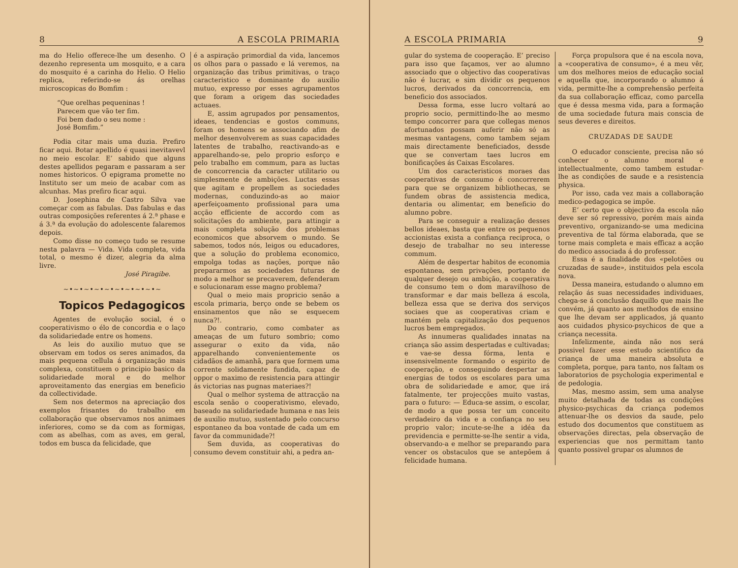8 A ESCOLA PRIMARIA
ma do Helio offerece-lhe um desenho. O dezenho representa um mosquito, e a cara do mosquito é a carinha do Helio. O Helio replica, referindo-se ás orelhas microscopicas do Bomfim :
“Que orelhas pequeninas !
Parecem que vão ter fim.
Foi bem dado o seu nome :
José Bomfim.”
Podia citar mais uma duzia. Prefiro ficar aqui. Botar apellido é quasi inevitavevl no meio escolar. E’ sabido que alguns destes apellidos pegaram e passaram a ser nomes historicos. O epigrama promette no Instituto ser um meio de acabar com as alcunhas. Mas prefiro ficar aqui.
D. Josephina de Castro Silva vae começar com as fabulas. Das fabulas e das outras composições referentes á 2.ª phase e á 3.ª da evolução do adolescente falaremos depois.
Como disse no começo tudo se resume nesta palavra — Vida. Vida completa, vida total, o mesmo é dizer, alegria da alma livre.
José Piragibe.
~•~•~•~•~•~•~•~•~•~
Topicos Pedagogicos
Agentes de evolução social, é o cooperativismo o élo de concordia e o laço da solidariedade entre os homens.
As leis do auxilio mutuo que se observam em todos os seres animados, da mais pequena cellula á organização mais complexa, constituem o principio basico da solidariedade moral e do melhor aproveitamento das energias em beneficio da collectividade.
Sem nos determos na apreciação dos exemplos frisantes do trabalho em collaboração que observamos nos animaes inferiores, como se da com as formigas, com as abelhas, com as aves, em geral, todos em busca da felicidade, que
é a aspiração primordial da vida, lancemos os olhos para o passado e lá veremos, na organização das tribus primitivas, o traço caracteristico e dominante do auxilio mutuo, expresso por esses agrupamentos que foram a origem das sociedades actuaes.
E, assim agrupados por pensamentos, ideaes, tendencias e gostos communs, foram os homens se associando afim de melhor desenvolverem as suas capacidades latentes de trabalho, reactivando-as e apparelhando-se, pelo proprio esforço e pelo trabalho em commum, para as luctas de concorrencia da caracter utilitario ou simplesmente de ambições. Luctas essas que agitam e propellem as sociedades modernas, conduzindo-as ao maior aperfeiçoamento profissional para uma acção efficiente de accordo com as solicitações do ambiente, para attingir a mais completa solução dos problemas economicos que absorvem o mundo. Se sabemos, todos nós, leigos ou educadores, que a solução do problema economico, empolga todas as nações, porque não prepararmos as sociedades futuras de modo a melhor se precaverem, defenderam e solucionaram esse magno problema?
Qual o meio mais propricio senão a escola primaria, berço onde se bebem os ensinamentos que não se esquecem nunca?!.
Do contrario, como combater as ameaças de um futuro sombrio; como assegurar o exito da vida, não apparelhando convenientemente os cidadãos de amanhã, para que formem uma corrente solidamente fundida, capaz de oppor o maximo de resistencia para attingir ás victorias nas pugnas materiaes?!
Qual o melhor systema de attracção na escola senão o cooperativismo, elevado, baseado na solidariedade humana e nas leis de auxilio mutuo, sustentado pelo concurso espontaneo da boa vontade de cada um em favor da communidade?!
Sem duvida, as cooperativas do consumo devem constituir ahi, a pedra an-
A ESCOLA PRIMARIA 9
gular do systema de cooperação. E’ preciso para isso que façamos, ver ao alumno associado que o objectivo das cooperativas não é lucrar, e sim dividir os pequenos lucros, derivados da concorrencia, em beneficio dos associados.
Dessa forma, esse lucro voltará ao proprio socio, permittindo-lhe ao mesmo tempo concorrer para que collegas menos afortunados possam auferir não só as mesmas vantagens, como tambem sejam mais directamente beneficiados, dessde que se convertam taes lucros em bonificações ás Caixas Escolares.
Um dos caracteristicos moraes das cooperativas de consumo é concorrerem para que se organizem bibliothecas, se fundem obras de assistencia medica, dentaria ou alimentar, em beneficio do alumno pobre.
Para se conseguir a realização desses bellos ideaes, basta que entre os pequenos accionistas exista a confiança reciproca, o desejo de trabalhar no seu interesse commum.
Além de despertar habitos de economia espontanea, sem privações, portanto de qualquer desejo ou ambição, a cooperativa de consumo tem o dom maravilhoso de transformar e dar mais belleza á escola, belleza essa que se deriva dos serviços sociaes que as cooperativas criam e mantém pela capitalização dos pequenos lucros bem empregados.
As innumeras qualidades innatas na criança são assim despertadas e cultivadas; e vae-se dessa fórma, lenta e insensivelmente formando o espirito de cooperação, e conseguindo despertar as energias de todos os escolares para uma obra de solidariedade e amor, que irá fatalmente, ter projecções muito vastas, para o futuro: — Educa-se assim, o escolar, de modo a que possa ter um conceito verdadeiro da vida e a confiança no seu proprio valor; incute-se-lhe a idéa da previdencia e permitte-se-lhe sentir a vida, observando-a e melhor se preparando para vencer os obstaculos que se antepõem á felicidade humana.
Força propulsora que é na escola nova, a «cooperativa de consumo», é a meu vêr, um dos melhores meios de educação social e aquella que, incorporando o alumno á vida, permitte-lhe a comprehensão perfeita da sua collaboração efficaz, como parcella que é dessa mesma vida, para a formação de uma sociedade futura mais conscia de seus deveres e direitos.
CRUZADAS DE SAUDE
O educador consciente, precisa não só conhecer o alumno moral e intellectualmente, como tambem estudar-lhe as condições de saude e a resistencia physica.
Por isso, cada vez mais a collaboração medico-pedagogica se impõe.
E’ certo que o objectivo da escola não deve ser só repressivo, porém mais ainda preventivo, organizando-se uma medicina preventiva de tal fórma elaborada, que se torne mais completa e mais efficaz a acção do medico associada á do professor.
Essa é a finalidade dos «pelotões ou cruzadas de saude», instituidos pela escola nova.
Dessa maneira, estudando o alumno em relação ás suas necessidades individuaes, chega-se á conclusão daquillo que mais lhe convém, já quanto aos methodos de ensino que lhe devam ser applicados, já quanto aos cuidados physico-psychicos de que a criança necessita.
Infelizmente, ainda não nos será possivel fazer esse estudo scientifico da criança de uma maneira absoluta e completa, porque, para tanto, nos faltam os laboratorios de psychologia experimental e de pedologia.
Mas, mesmo assim, sem uma analyse muito detalhada de todas as condições physico-psychicas da criança podemos attenuar-lhe os desvios da saude, pelo estudo dos documentos que constituem as observações directas, pela observação de experiencias que nos permittam tanto quanto possivel grupar os alumnos de